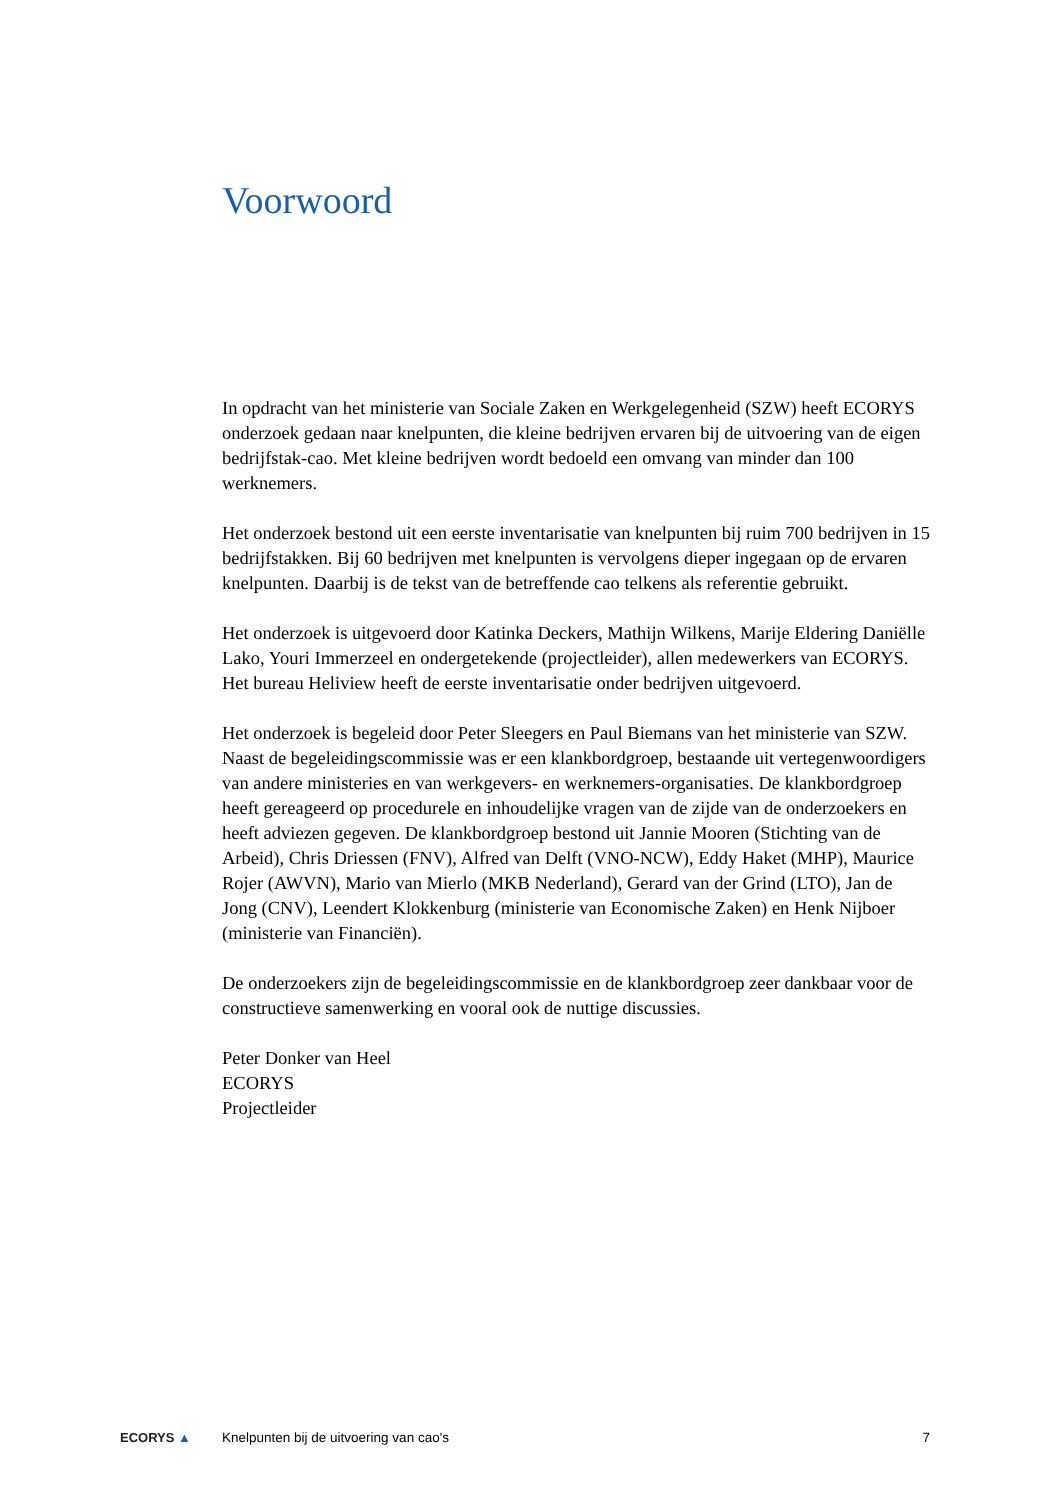Voorwoord
In opdracht van het ministerie van Sociale Zaken en Werkgelegenheid (SZW) heeft ECORYS onderzoek gedaan naar knelpunten, die kleine bedrijven ervaren bij de uitvoering van de eigen bedrijfstak-cao. Met kleine bedrijven wordt bedoeld een omvang van minder dan 100 werknemers.
Het onderzoek bestond uit een eerste inventarisatie van knelpunten bij ruim 700 bedrijven in 15 bedrijfstakken. Bij 60 bedrijven met knelpunten is vervolgens dieper ingegaan op de ervaren knelpunten. Daarbij is de tekst van de betreffende cao telkens als referentie gebruikt.
Het onderzoek is uitgevoerd door Katinka Deckers, Mathijn Wilkens, Marije Eldering Daniëlle Lako, Youri Immerzeel en ondergetekende (projectleider), allen medewerkers van ECORYS. Het bureau Heliview heeft de eerste inventarisatie onder bedrijven uitgevoerd.
Het onderzoek is begeleid door Peter Sleegers en Paul Biemans van het ministerie van SZW. Naast de begeleidingscommissie was er een klankbordgroep, bestaande uit vertegenwoordigers van andere ministeries en van werkgevers- en werknemers-organisaties. De klankbordgroep heeft gereageerd op procedurele en inhoudelijke vragen van de zijde van de onderzoekers en heeft adviezen gegeven. De klankbordgroep bestond uit Jannie Mooren (Stichting van de Arbeid), Chris Driessen (FNV), Alfred van Delft (VNO-NCW), Eddy Haket (MHP), Maurice Rojer (AWVN), Mario van Mierlo (MKB Nederland), Gerard van der Grind (LTO), Jan de Jong (CNV), Leendert Klokkenburg (ministerie van Economische Zaken) en Henk Nijboer (ministerie van Financiën).
De onderzoekers zijn de begeleidingscommissie en de klankbordgroep zeer dankbaar voor de constructieve samenwerking en vooral ook de nuttige discussies.
Peter Donker van Heel
ECORYS
Projectleider
ECORYS ▲
Knelpunten bij de uitvoering van cao's
7